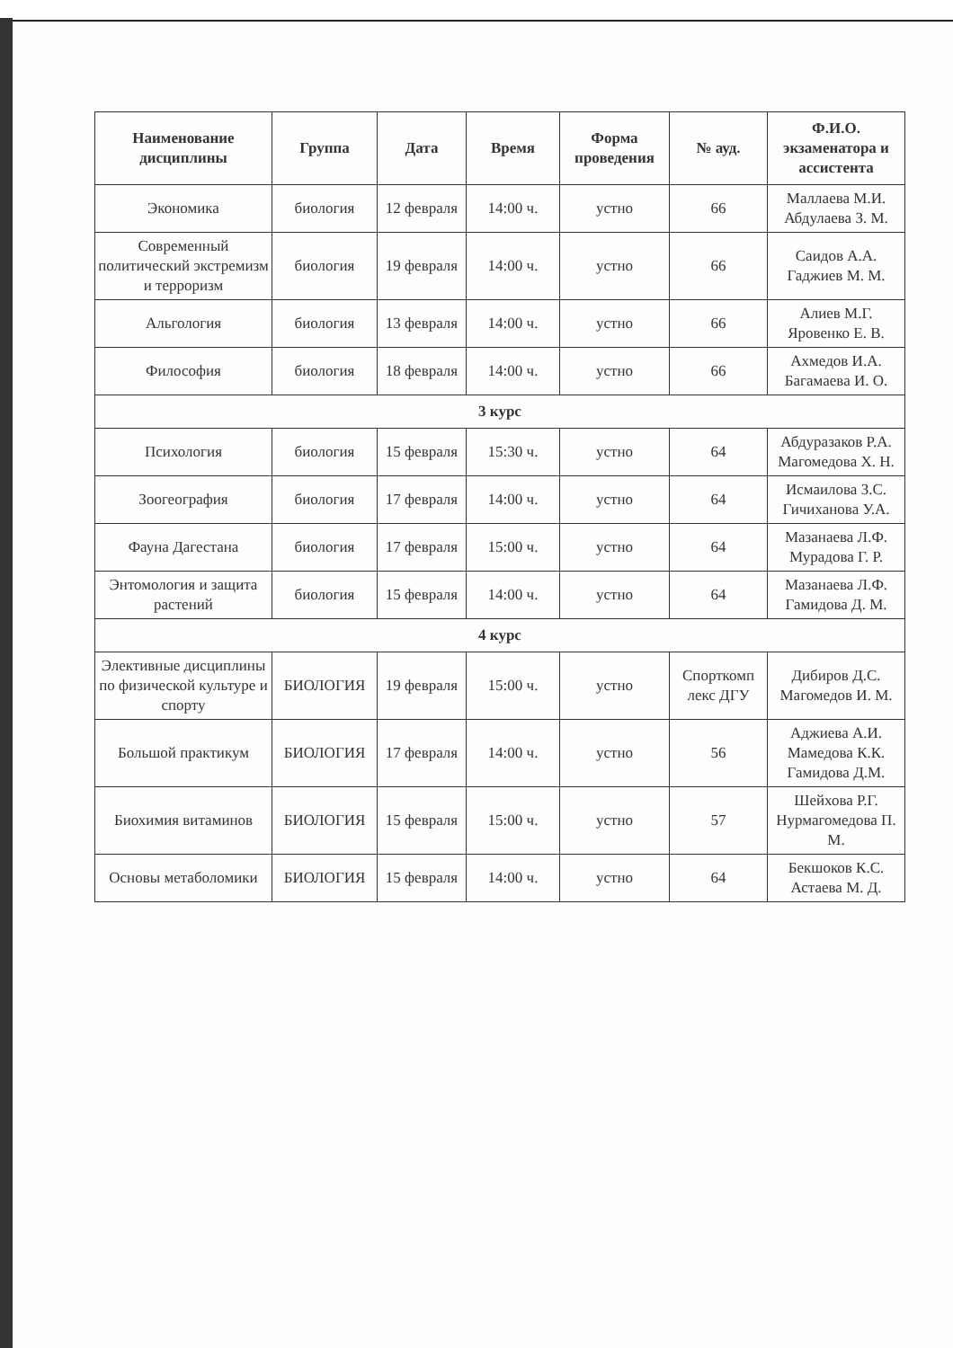| Наименование дисциплины | Группа | Дата | Время | Форма проведения | № ауд. | Ф.И.О. экзаменатора и ассистента |
| --- | --- | --- | --- | --- | --- | --- |
| Экономика | биология | 12 февраля | 14:00 ч. | устно | 66 | Маллаева М.И. Абдулаева З. М. |
| Современный политический экстремизм и терроризм | биология | 19 февраля | 14:00 ч. | устно | 66 | Саидов А.А. Гаджиев М. М. |
| Альгология | биология | 13 февраля | 14:00 ч. | устно | 66 | Алиев М.Г. Яровенко Е. В. |
| Философия | биология | 18 февраля | 14:00 ч. | устно | 66 | Ахмедов И.А. Багамаева И. О. |
| 3 курс | | | | | | |
| Психология | биология | 15 февраля | 15:30 ч. | устно | 64 | Абдуразаков Р.А. Магомедова Х. Н. |
| Зоогеография | биология | 17 февраля | 14:00 ч. | устно | 64 | Исмаилова З.С. Гичиханова У.А. |
| Фауна Дагестана | биология | 17 февраля | 15:00 ч. | устно | 64 | Мазанаева Л.Ф. Мурадова Г. Р. |
| Энтомология и защита растений | биология | 15 февраля | 14:00 ч. | устно | 64 | Мазанаева Л.Ф. Гамидова Д. М. |
| 4 курс | | | | | | |
| Элективные дисциплины по физической культуре и спорту | БИОЛОГИЯ | 19 февраля | 15:00 ч. | устно | Спорткомп лекс ДГУ | Дибиров Д.С. Магомедов И. М. |
| Большой практикум | БИОЛОГИЯ | 17 февраля | 14:00 ч. | устно | 56 | Аджиева А.И. Мамедова К.К. Гамидова Д.М. |
| Биохимия витаминов | БИОЛОГИЯ | 15 февраля | 15:00 ч. | устно | 57 | Шейхова Р.Г. Нурмагомедова П. М. |
| Основы метаболомики | БИОЛОГИЯ | 15 февраля | 14:00 ч. | устно | 64 | Бекшоков К.С. Астаева М. Д. |